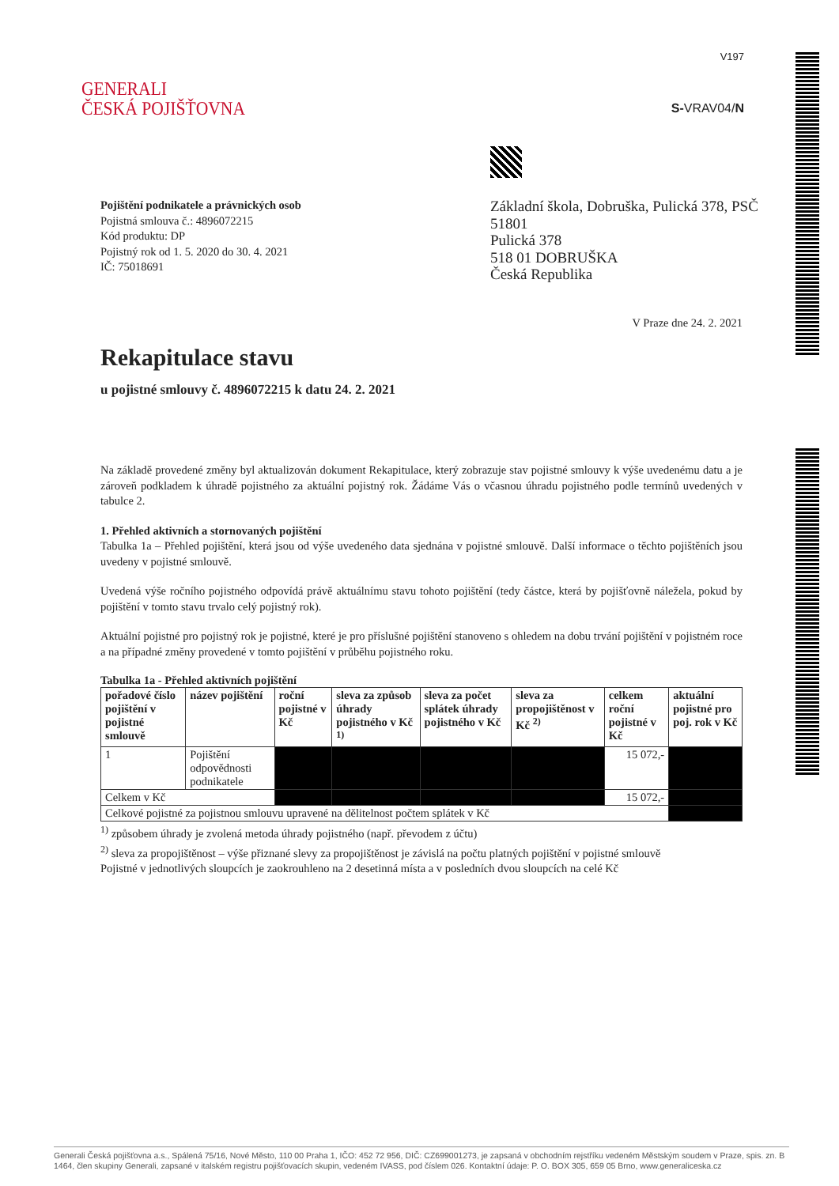GENERALI
ČESKÁ POJIŠŤOVNA
V197
S-VRAV04/N
Pojištění podnikatele a právnických osob
Pojistná smlouva č.: 4896072215
Kód produktu: DP
Pojistný rok od 1. 5. 2020 do 30. 4. 2021
IČ: 75018691
Základní škola, Dobruška, Pulická 378, PSČ 51801
Pulická 378
518 01 DOBRUŠKA
Česká Republika
V Praze dne 24. 2. 2021
Rekapitulace stavu
u pojistné smlouvy č. 4896072215 k datu 24. 2. 2021
Na základě provedené změny byl aktualizován dokument Rekapitulace, který zobrazuje stav pojistné smlouvy k výše uvedenému datu a je zároveň podkladem k úhradě pojistného za aktuální pojistný rok. Žádáme Vás o včasnou úhradu pojistného podle termínů uvedených v tabulce 2.
1. Přehled aktivních a stornovaných pojištění
Tabulka 1a – Přehled pojištění, která jsou od výše uvedeného data sjednána v pojistné smlouvě. Další informace o těchto pojištěních jsou uvedeny v pojistné smlouvě.
Uvedená výše ročního pojistného odpovídá právě aktuálnímu stavu tohoto pojištění (tedy částce, která by pojišťovně náležela, pokud by pojištění v tomto stavu trvalo celý pojistný rok).
Aktuální pojistné pro pojistný rok je pojistné, které je pro příslušné pojištění stanoveno s ohledem na dobu trvání pojištění v pojistném roce a na případné změny provedené v tomto pojištění v průběhu pojistného roku.
Tabulka 1a - Přehled aktivních pojištění
| pořadové číslo pojištění v pojistné smlouvě | název pojištění | roční pojistné v Kč | sleva za způsob úhrady pojistného v Kč <sup>1)</sup> | sleva za počet splátek úhrady pojistného v Kč | sleva za propojištěnost v Kč <sup>2)</sup> | celkem roční pojistné v Kč | aktuální pojistné pro poj. rok v Kč |
| --- | --- | --- | --- | --- | --- | --- | --- |
| 1 | Pojištění odpovědnosti podnikatele | | | | | 15 072,- | |
| Celkem v Kč | | | | | | 15 072,- | |
| Celkové pojistné za pojistnou smlouvu upravené na dělitelnost počtem splátek v Kč | | | | | | | |
<sup>1)</sup> způsobem úhrady je zvolená metoda úhrady pojistného (např. převodem z účtu)
<sup>2)</sup> sleva za propojištěnost – výše přiznané slevy za propojištěnost je závislá na počtu platných pojištění v pojistné smlouvě
Pojistné v jednotlivých sloupcích je zaokrouhleno na 2 desetinná místa a v posledních dvou sloupcích na celé Kč
Generali Česká pojišťovna a.s., Spálená 75/16, Nové Město, 110 00 Praha 1, IČO: 452 72 956, DIČ: CZ699001273, je zapsaná v obchodním rejstříku vedeném Městským soudem v Praze, spis. zn. B 1464, člen skupiny Generali, zapsané v italském registru pojišťovacích skupin, vedeném IVASS, pod číslem 026. Kontaktní údaje: P. O. BOX 305, 659 05 Brno, www.generaliceska.cz